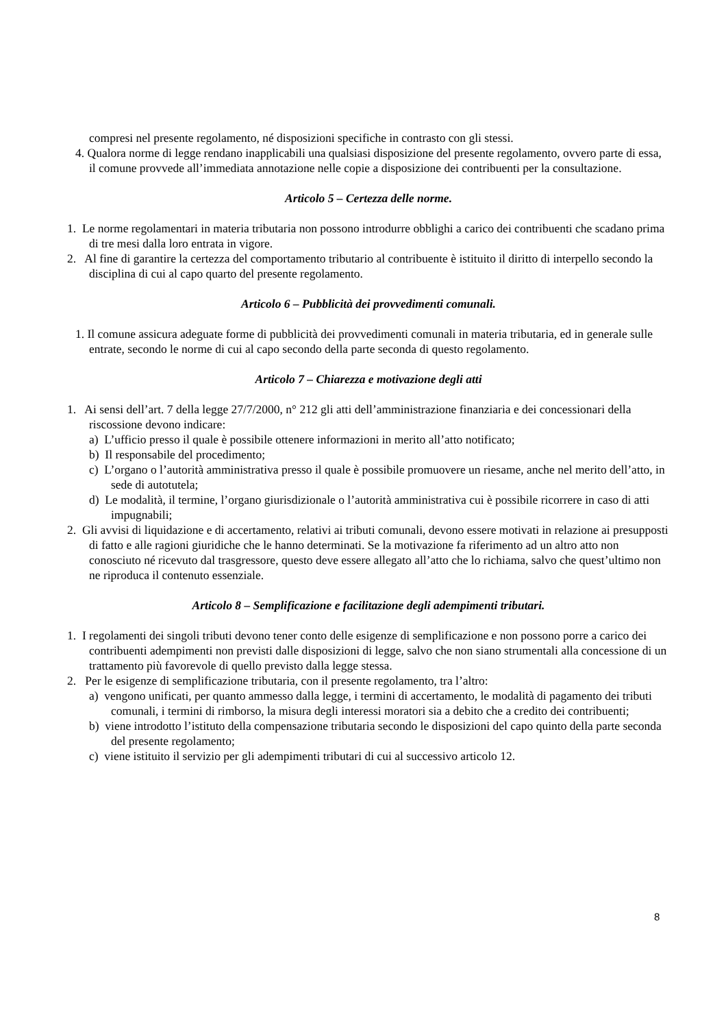compresi nel presente regolamento, né disposizioni specifiche in contrasto con gli stessi.
4. Qualora norme di legge rendano inapplicabili una qualsiasi disposizione del presente regolamento, ovvero parte di essa, il comune provvede all’immediata annotazione nelle copie a disposizione dei contribuenti per la consultazione.
Articolo 5 – Certezza delle norme.
1. Le norme regolamentari in materia tributaria non possono introdurre obblighi a carico dei contribuenti che scadano prima di tre mesi dalla loro entrata in vigore.
2. Al fine di garantire la certezza del comportamento tributario al contribuente è istituito il diritto di interpello secondo la disciplina di cui al capo quarto del presente regolamento.
Articolo 6 – Pubblicità dei provvedimenti comunali.
1. Il comune assicura adeguate forme di pubblicità dei provvedimenti comunali in materia tributaria, ed in generale sulle entrate, secondo le norme di cui al capo secondo della parte seconda di questo regolamento.
Articolo 7 – Chiarezza e motivazione degli atti
1. Ai sensi dell’art. 7 della legge 27/7/2000, n° 212 gli atti dell’amministrazione finanziaria e dei concessionari della riscossione devono indicare:
a) L’ufficio presso il quale è possibile ottenere informazioni in merito all’atto notificato;
b) Il responsabile del procedimento;
c) L’organo o l’autorità amministrativa presso il quale è possibile promuovere un riesame, anche nel merito dell’atto, in sede di autotutela;
d) Le modalità, il termine, l’organo giurisdizionale o l’autorità amministrativa cui è possibile ricorrere in caso di atti impugnabili;
2. Gli avvisi di liquidazione e di accertamento, relativi ai tributi comunali, devono essere motivati in relazione ai presupposti di fatto e alle ragioni giuridiche che le hanno determinati. Se la motivazione fa riferimento ad un altro atto non conosciuto né ricevuto dal trasgressore, questo deve essere allegato all’atto che lo richiama, salvo che quest’ultimo non ne riproduca il contenuto essenziale.
Articolo 8 – Semplificazione e facilitazione degli adempimenti tributari.
1. I regolamenti dei singoli tributi devono tener conto delle esigenze di semplificazione e non possono porre a carico dei contribuenti adempimenti non previsti dalle disposizioni di legge, salvo che non siano strumentali alla concessione di un trattamento più favorevole di quello previsto dalla legge stessa.
2. Per le esigenze di semplificazione tributaria, con il presente regolamento, tra l’altro:
a) vengono unificati, per quanto ammesso dalla legge, i termini di accertamento, le modalità di pagamento dei tributi comunali, i termini di rimborso, la misura degli interessi moratori sia a debito che a credito dei contribuenti;
b) viene introdotto l’istituto della compensazione tributaria secondo le disposizioni del capo quinto della parte seconda del presente regolamento;
c) viene istituito il servizio per gli adempimenti tributari di cui al successivo articolo 12.
8